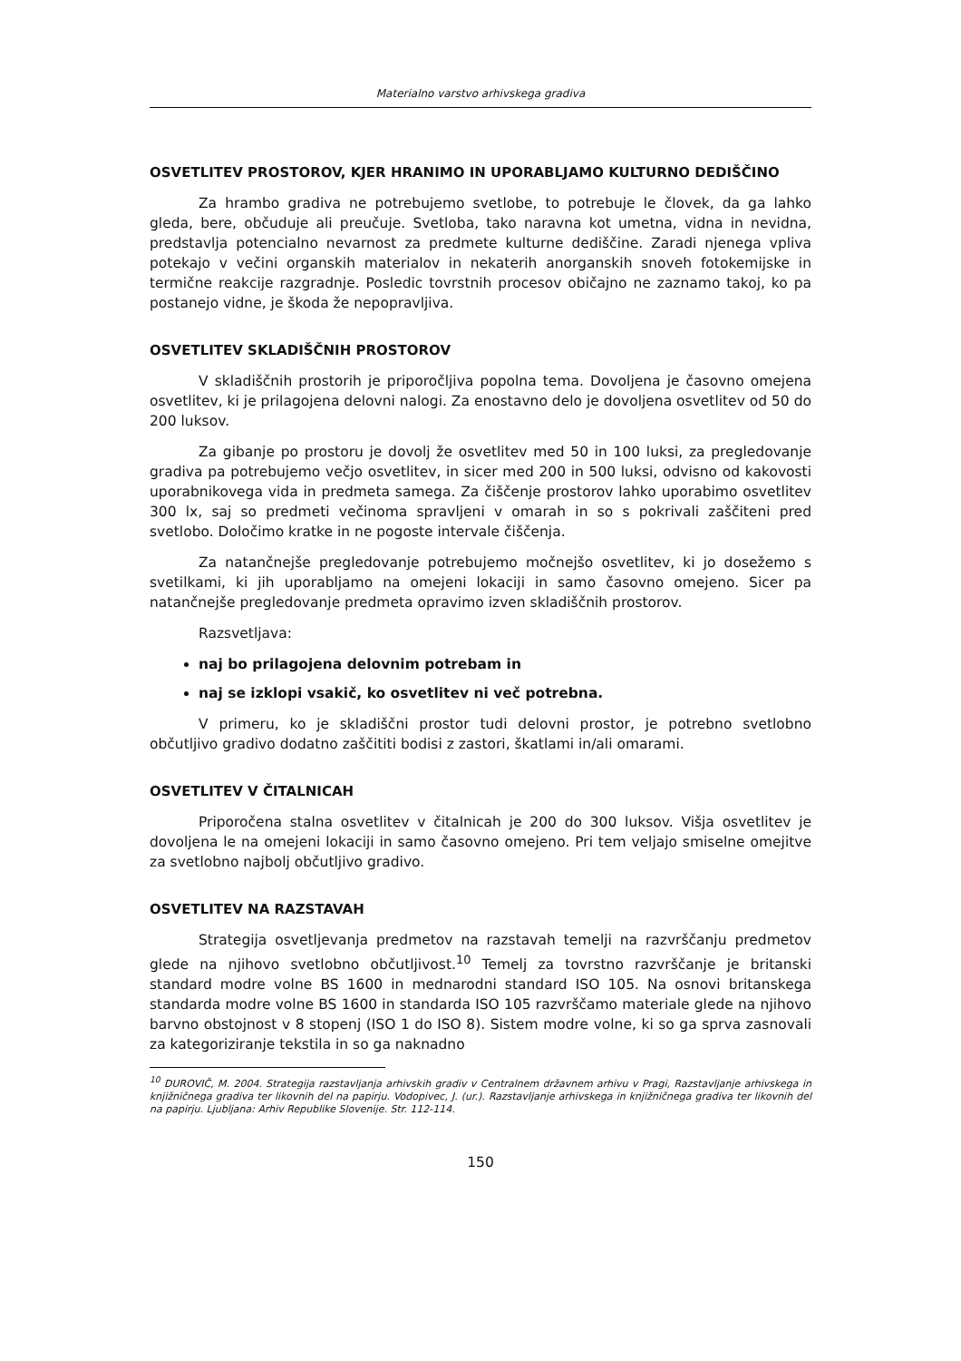Materialno varstvo arhivskega gradiva
OSVETLITEV PROSTOROV, KJER HRANIMO IN UPORABLJAMO KULTURNO DEDIŠČINO
Za hrambo gradiva ne potrebujemo svetlobe, to potrebuje le človek, da ga lahko gleda, bere, občuduje ali preučuje. Svetloba, tako naravna kot umetna, vidna in nevidna, predstavlja potencialno nevarnost za predmete kulturne dediščine. Zaradi njenega vpliva potekajo v večini organskih materialov in nekaterih anorganskih snoveh fotokemijske in termične reakcije razgradnje. Posledic tovrstnih procesov običajno ne zaznamo takoj, ko pa postanejo vidne, je škoda že nepopravljiva.
OSVETLITEV SKLADIŠČNIH PROSTOROV
V skladiščnih prostorih je priporočljiva popolna tema. Dovoljena je časovno omejena osvetlitev, ki je prilagojena delovni nalogi. Za enostavno delo je dovoljena osvetlitev od 50 do 200 luksov.
Za gibanje po prostoru je dovolj že osvetlitev med 50 in 100 luksi, za pregledovanje gradiva pa potrebujemo večjo osvetlitev, in sicer med 200 in 500 luksi, odvisno od kakovosti uporabnikovega vida in predmeta samega. Za čiščenje prostorov lahko uporabimo osvetlitev 300 lx, saj so predmeti večinoma spravljeni v omarah in so s pokrivali zaščiteni pred svetlobo. Določimo kratke in ne pogoste intervale čiščenja.
Za natančnejše pregledovanje potrebujemo močnejšo osvetlitev, ki jo dosežemo s svetilkami, ki jih uporabljamo na omejeni lokaciji in samo časovno omejeno. Sicer pa natančnejše pregledovanje predmeta opravimo izven skladiščnih prostorov.
Razsvetljava:
naj bo prilagojena delovnim potrebam in
naj se izklopi vsakič, ko osvetlitev ni več potrebna.
V primeru, ko je skladiščni prostor tudi delovni prostor, je potrebno svetlobno občutljivo gradivo dodatno zaščititi bodisi z zastori, škatlami in/ali omarami.
OSVETLITEV V ČITALNICAH
Priporočena stalna osvetlitev v čitalnicah je 200 do 300 luksov. Višja osvetlitev je dovoljena le na omejeni lokaciji in samo časovno omejeno. Pri tem veljajo smiselne omejitve za svetlobno najbolj občutljivo gradivo.
OSVETLITEV NA RAZSTAVAH
Strategija osvetljevanja predmetov na razstavah temelji na razvrščanju predmetov glede na njihovo svetlobno občutljivost.<sup>10</sup> Temelj za tovrstno razvrščanje je britanski standard modre volne BS 1600 in mednarodni standard ISO 105. Na osnovi britanskega standarda modre volne BS 1600 in standarda ISO 105 razvrščamo materiale glede na njihovo barvno obstojnost v 8 stopenj (ISO 1 do ISO 8). Sistem modre volne, ki so ga sprva zasnovali za kategoriziranje tekstila in so ga naknadno
<sup>10</sup> DUROVIČ, M. 2004. Strategija razstavljanja arhivskih gradiv v Centralnem državnem arhivu v Pragi, Razstavljanje arhivskega in knjižničnega gradiva ter likovnih del na papirju. Vodopivec, J. (ur.). Razstavljanje arhivskega in knjižničnega gradiva ter likovnih del na papirju. Ljubljana: Arhiv Republike Slovenije. Str. 112-114.
150